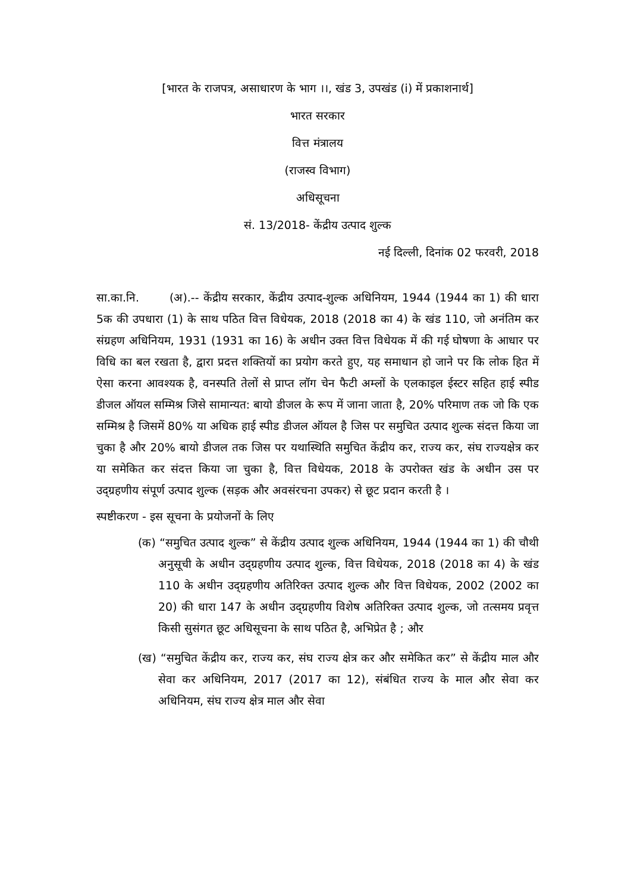[भारत के राजपत्र, असाधारण के भाग ।।, खंड 3, उपखंड (i) में प्रकाशनार्थ]
भारत सरकार
वित्त मंत्रालय
(राजस्व विभाग)
अधिसूचना
सं. 13/2018- केंद्रीय उत्पाद शुल्क
नई दिल्ली, दिनांक 02 फरवरी, 2018
सा.का.नि. (अ).-- केंद्रीय सरकार, केंद्रीय उत्पाद-शुल्क अधिनियम, 1944 (1944 का 1) की धारा 5क की उपधारा (1) के साथ पठित वित्त विधेयक, 2018 (2018 का 4) के खंड 110, जो अनंतिम कर संग्रहण अधिनियम, 1931 (1931 का 16) के अधीन उक्त वित्त विधेयक में की गई घोषणा के आधार पर विधि का बल रखता है, द्वारा प्रदत्त शक्तियों का प्रयोग करते हुए, यह समाधान हो जाने पर कि लोक हित में ऐसा करना आवश्यक है, वनस्पति तेलों से प्राप्त लॉग चेन फैटी अम्लों के एलकाइल ईस्टर सहित हाई स्पीड डीजल ऑयल सम्मिश्र जिसे सामान्यत: बायो डीजल के रूप में जाना जाता है, 20% परिमाण तक जो कि एक सम्मिश्र है जिसमें 80% या अधिक हाई स्पीड डीजल ऑयल है जिस पर समुचित उत्पाद शुल्क संदत्त किया जा चुका है और 20% बायो डीजल तक जिस पर यथास्थिति समुचित केंद्रीय कर, राज्य कर, संघ राज्यक्षेत्र कर या समेकित कर संदत्त किया जा चुका है, वित्त विधेयक, 2018 के उपरोक्त खंड के अधीन उस पर उद्ग्रहणीय संपूर्ण उत्पाद शुल्क (सड़क और अवसंरचना उपकर) से छूट प्रदान करती है ।
स्पष्टीकरण - इस सूचना के प्रयोजनों के लिए
(क) “समुचित उत्पाद शुल्क” से केंद्रीय उत्पाद शुल्क अधिनियम, 1944 (1944 का 1) की चौथी अनुसूची के अधीन उद्ग्रहणीय उत्पाद शुल्क, वित्त विधेयक, 2018 (2018 का 4) के खंड 110 के अधीन उद्ग्रहणीय अतिरिक्त उत्पाद शुल्क और वित्त विधेयक, 2002 (2002 का 20) की धारा 147 के अधीन उद्ग्रहणीय विशेष अतिरिक्त उत्पाद शुल्क, जो तत्समय प्रवृत्त किसी सुसंगत छूट अधिसूचना के साथ पठित है, अभिप्रेत है ; और
(ख) “समुचित केंद्रीय कर, राज्य कर, संघ राज्य क्षेत्र कर और समेकित कर” से केंद्रीय माल और सेवा कर अधिनियम, 2017 (2017 का 12), संबंधित राज्य के माल और सेवा कर अधिनियम, संघ राज्य क्षेत्र माल और सेवा